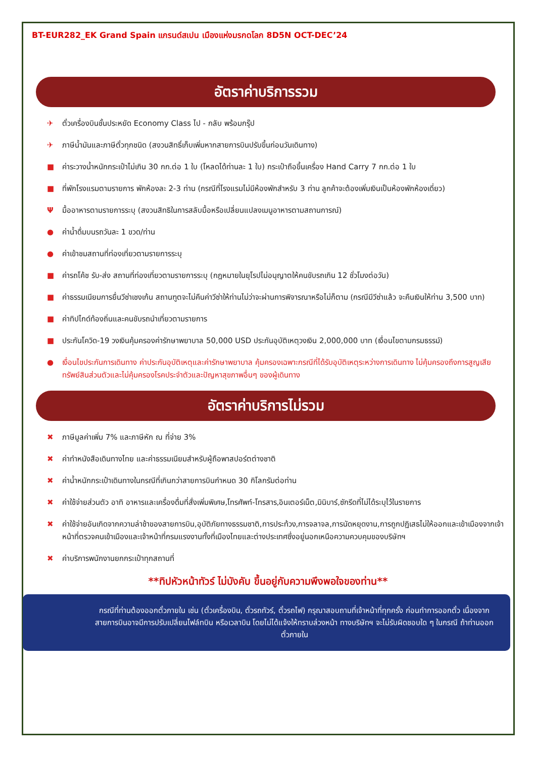BT-EUR282_EK Grand Spain แกรนด์สเปน เมืองแห่งมรกดโลก 8D5N OCT-DEC’24
อัตราค่าบริการรวม
✈ ตั๋วเครื่องบินชั้นประหยัด Economy Class ไป - กลับ พร้อมกรุ๊ป
✈ ภาษีน้ำมันและภาษีตั๋วทุกชนิด (สงวนสิทธิ์เก็บเพิ่มหากสายการบินปรับขึ้นก่อนวันเดินทาง)
■ ค่าระวางน้ำหนักกระเป๋าไม่เกิน 30 กก.ต่อ 1 ใบ (โหลดได้ท่านละ 1 ใบ) กระเป๋าถือขึ้นเครื่อง Hand Carry 7 กก.ต่อ 1 ใบ
■ ที่พักโรงแรมตามรายการ พักห้องละ 2-3 ท่าน (กรณีที่โรงแรมไม่มีห้องพักสำหรับ 3 ท่าน ลูกค้าจะต้องเพิ่มเงินเป็นห้องพักห้องเดี่ยว)
Ψมื้ออาหารตามรายการระบุ (สงวนสิทธิในการสลับมื้อหรือเปลี่ยนแปลงเมนูอาหารตามสถานการณ์)
● ค่าน้ำดื่มบนรถวันละ 1 ขวด/ท่าน
● ค่าเข้าชมสถานที่ท่องเที่ยวตามรายการระบุ
■ ค่ารถโค้ช รับ-ส่ง สถานที่ท่องเที่ยวตามรายการระบุ (กฎหมายในยุโรปไม่อนุญาตให้คนขับรถเกิน 12 ชั่วโมงต่อวัน)
■ ค่าธรรมเนียมการยื่นวีซ่าเชงเก้น สถานฑูตจะไม่คืนค่าวีซ่าให้ท่านไม่ว่าจะผ่านการพิจารณาหรือไม่ก็ตาม (กรณีมีวีซ่าแล้ว จะคืนเงินให้ท่าน 3,500 บาท)
■ ค่าทิปไกด์ท้องถิ่นและคนขับรถนำเที่ยวตามรายการ
■ ประกันโควิด-19 วงเงินคุ้มครองค่ารักษาพยาบาล 50,000 USD ประกันอุบัติเหตุวงเงิน 2,000,000 บาท (เงื่อนไขตามกรมธรรม์)
● เงื่อนไขประกันการเดินทาง ค่าประกันอุบัติเหตุและค่ารักษาพยาบาล คุ้มครองเฉพาะกรณีที่ได้รับอุบัติเหตุระหว่างการเดินทาง ไม่คุ้มครองถึงการสูญเสียทรัพย์สินส่วนตัวและไม่คุ้มครองโรคประจำตัวและปัญหาสุขภาพอื่นๆ ของผู้เดินทาง
อัตราค่าบริการไม่รวม
✖ ภาษีมูลค่าเพิ่ม 7% และภาษีหัก ณ ที่จ่าย 3%
✖ ค่าทำหนังสือเดินทางไทย และค่าธรรมเนียมสำหรับผู้ถือพาสปอร์ตต่างชาติ
✖ ค่าน้ำหนักกระเป๋าเดินทางในกรณีที่เกินกว่าสายการบินกำหนด 30 กิโลกรัมต่อท่าน
✖ ค่าใช้จ่ายส่วนตัว อาทิ อาหารและเครื่องดื่มที่สั่งเพิ่มพิเศษ,โทรศัพท์-โทรสาร,อินเตอร์เน็ต,มินิบาร์,ซักรีดที่ไม่ได้ระบุไว้ในรายการ
✖ ค่าใช้จ่ายอันเกิดจากความล่าช้าของสายการบิน,อุบัติภัยทางธรรมชาติ,การประท้วง,การจลาจล,การนัดหยุดงาน,การถูกปฏิเสธไม่ให้ออกและเข้าเมืองจากเจ้าหน้าที่ตรวจคนเข้าเมืองและเจ้าหน้าที่กรมแรงงานทั้งที่เมืองไทยและต่างประเทศซึ่งอยู่นอกเหนือความควบคุมของบริษัทฯ
✖ ค่าบริการพนักงานยกกระเป๋าทุกสถานที่
**ทิปหัวหน้าทัวร์ ไม่บังคับ ขึ้นอยู่กับความพึงพอใจของท่าน**
กรณีที่ท่านต้องออกตั๋วภายใน เช่น (ตั๋วเครื่องบิน, ตั๋วรถทัวร์, ตั๋วรถไฟ) กรุณาสอบถามที่เจ้าหน้าที่ทุกครั้ง ก่อนทำการออกตั๋ว เนื่องจากสายการบินอาจมีการปรับเปลี่ยนไฟล์ทบิน หรือเวลาบิน โดยไม่ได้แจ้งให้ทราบล่วงหน้า ทางบริษัทฯ จะไม่รับผิดชอบใด ๆ ในกรณี ถ้าท่านออกตั๋วภายใน